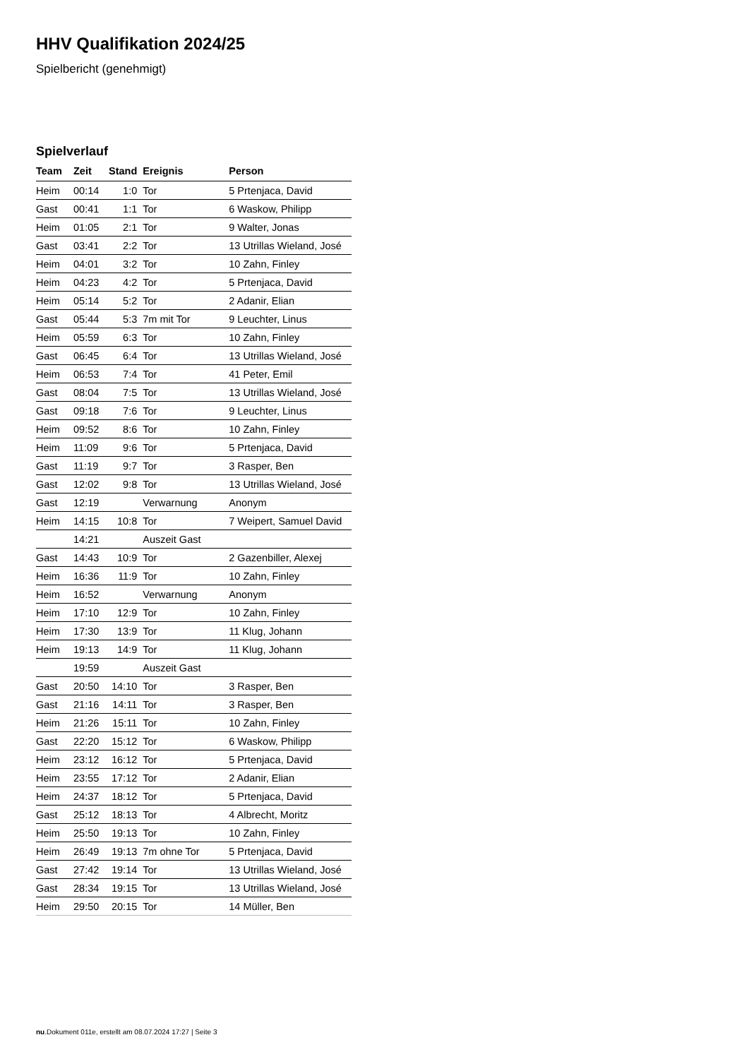HHV Qualifikation 2024/25
Spielbericht (genehmigt)
Spielverlauf
| Team | Zeit | Stand | Ereignis | Person |
| --- | --- | --- | --- | --- |
| Heim | 00:14 | 1:0 | Tor | 5 Prtenjaca, David |
| Gast | 00:41 | 1:1 | Tor | 6 Waskow, Philipp |
| Heim | 01:05 | 2:1 | Tor | 9 Walter, Jonas |
| Gast | 03:41 | 2:2 | Tor | 13 Utrillas Wieland, José |
| Heim | 04:01 | 3:2 | Tor | 10 Zahn, Finley |
| Heim | 04:23 | 4:2 | Tor | 5 Prtenjaca, David |
| Heim | 05:14 | 5:2 | Tor | 2 Adanir, Elian |
| Gast | 05:44 | 5:3 | 7m mit Tor | 9 Leuchter, Linus |
| Heim | 05:59 | 6:3 | Tor | 10 Zahn, Finley |
| Gast | 06:45 | 6:4 | Tor | 13 Utrillas Wieland, José |
| Heim | 06:53 | 7:4 | Tor | 41 Peter, Emil |
| Gast | 08:04 | 7:5 | Tor | 13 Utrillas Wieland, José |
| Gast | 09:18 | 7:6 | Tor | 9 Leuchter, Linus |
| Heim | 09:52 | 8:6 | Tor | 10 Zahn, Finley |
| Heim | 11:09 | 9:6 | Tor | 5 Prtenjaca, David |
| Gast | 11:19 | 9:7 | Tor | 3 Rasper, Ben |
| Gast | 12:02 | 9:8 | Tor | 13 Utrillas Wieland, José |
| Gast | 12:19 | | Verwarnung | Anonym |
| Heim | 14:15 | 10:8 | Tor | 7 Weipert, Samuel David |
| | 14:21 | | Auszeit Gast | |
| Gast | 14:43 | 10:9 | Tor | 2 Gazenbiller, Alexej |
| Heim | 16:36 | 11:9 | Tor | 10 Zahn, Finley |
| Heim | 16:52 | | Verwarnung | Anonym |
| Heim | 17:10 | 12:9 | Tor | 10 Zahn, Finley |
| Heim | 17:30 | 13:9 | Tor | 11 Klug, Johann |
| Heim | 19:13 | 14:9 | Tor | 11 Klug, Johann |
| | 19:59 | | Auszeit Gast | |
| Gast | 20:50 | 14:10 | Tor | 3 Rasper, Ben |
| Gast | 21:16 | 14:11 | Tor | 3 Rasper, Ben |
| Heim | 21:26 | 15:11 | Tor | 10 Zahn, Finley |
| Gast | 22:20 | 15:12 | Tor | 6 Waskow, Philipp |
| Heim | 23:12 | 16:12 | Tor | 5 Prtenjaca, David |
| Heim | 23:55 | 17:12 | Tor | 2 Adanir, Elian |
| Heim | 24:37 | 18:12 | Tor | 5 Prtenjaca, David |
| Gast | 25:12 | 18:13 | Tor | 4 Albrecht, Moritz |
| Heim | 25:50 | 19:13 | Tor | 10 Zahn, Finley |
| Heim | 26:49 | 19:13 | 7m ohne Tor | 5 Prtenjaca, David |
| Gast | 27:42 | 19:14 | Tor | 13 Utrillas Wieland, José |
| Gast | 28:34 | 19:15 | Tor | 13 Utrillas Wieland, José |
| Heim | 29:50 | 20:15 | Tor | 14 Müller, Ben |
nu.Dokument 011e, erstellt am 08.07.2024 17:27 | Seite 3